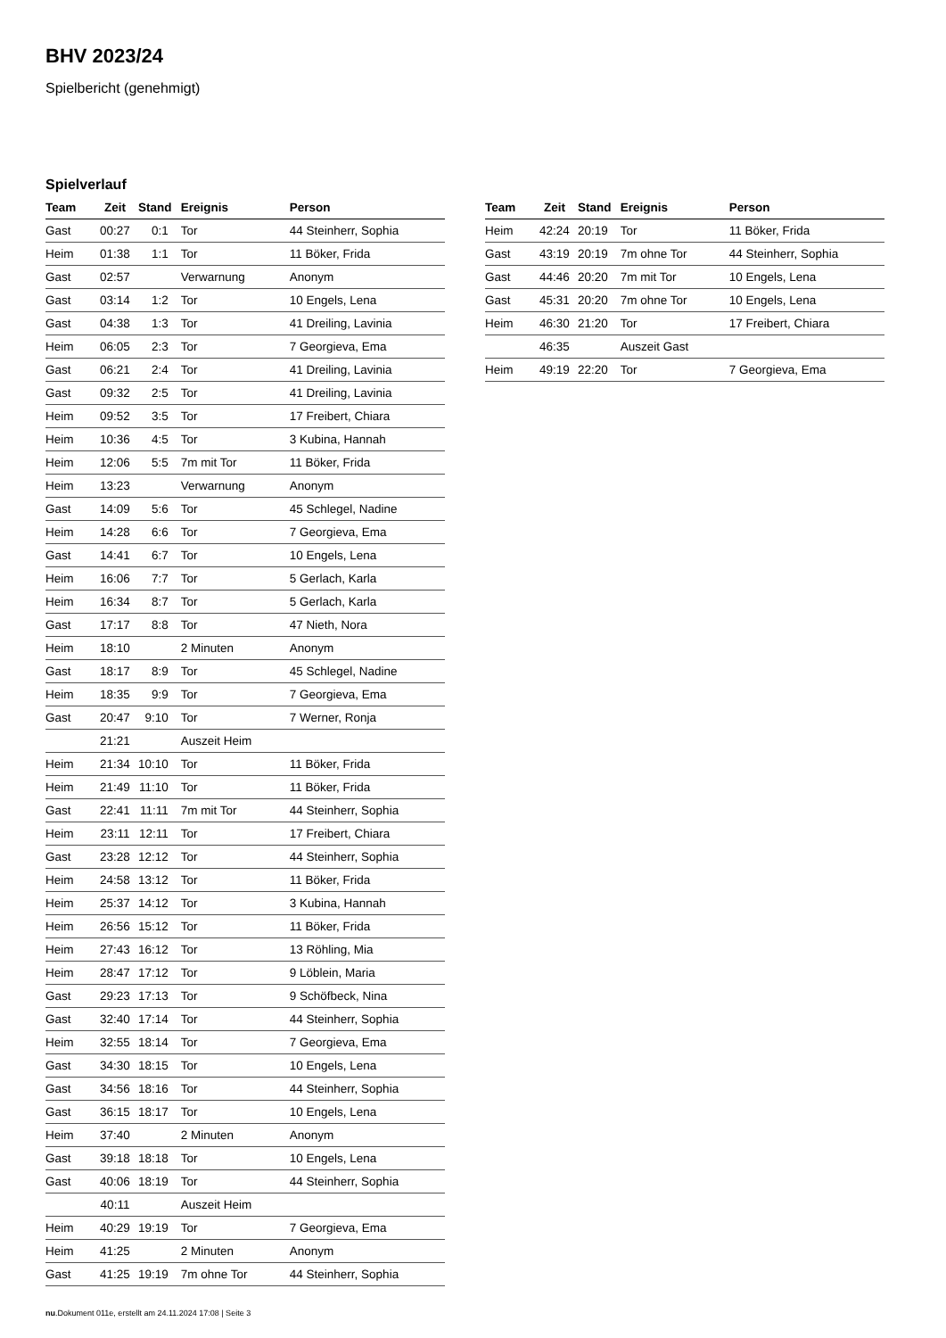BHV 2023/24
Spielbericht (genehmigt)
Spielverlauf
| Team | Zeit | Stand | Ereignis | Person |
| --- | --- | --- | --- | --- |
| Gast | 00:27 | 0:1 | Tor | 44 Steinherr, Sophia |
| Heim | 01:38 | 1:1 | Tor | 11 Böker, Frida |
| Gast | 02:57 | | Verwarnung | Anonym |
| Gast | 03:14 | 1:2 | Tor | 10 Engels, Lena |
| Gast | 04:38 | 1:3 | Tor | 41 Dreiling, Lavinia |
| Heim | 06:05 | 2:3 | Tor | 7 Georgieva, Ema |
| Gast | 06:21 | 2:4 | Tor | 41 Dreiling, Lavinia |
| Gast | 09:32 | 2:5 | Tor | 41 Dreiling, Lavinia |
| Heim | 09:52 | 3:5 | Tor | 17 Freibert, Chiara |
| Heim | 10:36 | 4:5 | Tor | 3 Kubina, Hannah |
| Heim | 12:06 | 5:5 | 7m mit Tor | 11 Böker, Frida |
| Heim | 13:23 | | Verwarnung | Anonym |
| Gast | 14:09 | 5:6 | Tor | 45 Schlegel, Nadine |
| Heim | 14:28 | 6:6 | Tor | 7 Georgieva, Ema |
| Gast | 14:41 | 6:7 | Tor | 10 Engels, Lena |
| Heim | 16:06 | 7:7 | Tor | 5 Gerlach, Karla |
| Heim | 16:34 | 8:7 | Tor | 5 Gerlach, Karla |
| Gast | 17:17 | 8:8 | Tor | 47 Nieth, Nora |
| Heim | 18:10 | | 2 Minuten | Anonym |
| Gast | 18:17 | 8:9 | Tor | 45 Schlegel, Nadine |
| Heim | 18:35 | 9:9 | Tor | 7 Georgieva, Ema |
| Gast | 20:47 | 9:10 | Tor | 7 Werner, Ronja |
| | 21:21 | | Auszeit Heim | |
| Heim | 21:34 | 10:10 | Tor | 11 Böker, Frida |
| Heim | 21:49 | 11:10 | Tor | 11 Böker, Frida |
| Gast | 22:41 | 11:11 | 7m mit Tor | 44 Steinherr, Sophia |
| Heim | 23:11 | 12:11 | Tor | 17 Freibert, Chiara |
| Gast | 23:28 | 12:12 | Tor | 44 Steinherr, Sophia |
| Heim | 24:58 | 13:12 | Tor | 11 Böker, Frida |
| Heim | 25:37 | 14:12 | Tor | 3 Kubina, Hannah |
| Heim | 26:56 | 15:12 | Tor | 11 Böker, Frida |
| Heim | 27:43 | 16:12 | Tor | 13 Röhling, Mia |
| Heim | 28:47 | 17:12 | Tor | 9 Löblein, Maria |
| Gast | 29:23 | 17:13 | Tor | 9 Schöfbeck, Nina |
| Gast | 32:40 | 17:14 | Tor | 44 Steinherr, Sophia |
| Heim | 32:55 | 18:14 | Tor | 7 Georgieva, Ema |
| Gast | 34:30 | 18:15 | Tor | 10 Engels, Lena |
| Gast | 34:56 | 18:16 | Tor | 44 Steinherr, Sophia |
| Gast | 36:15 | 18:17 | Tor | 10 Engels, Lena |
| Heim | 37:40 | | 2 Minuten | Anonym |
| Gast | 39:18 | 18:18 | Tor | 10 Engels, Lena |
| Gast | 40:06 | 18:19 | Tor | 44 Steinherr, Sophia |
| | 40:11 | | Auszeit Heim | |
| Heim | 40:29 | 19:19 | Tor | 7 Georgieva, Ema |
| Heim | 41:25 | | 2 Minuten | Anonym |
| Gast | 41:25 | 19:19 | 7m ohne Tor | 44 Steinherr, Sophia |
| Team | Zeit | Stand | Ereignis | Person |
| --- | --- | --- | --- | --- |
| Heim | 42:24 | 20:19 | Tor | 11 Böker, Frida |
| Gast | 43:19 | 20:19 | 7m ohne Tor | 44 Steinherr, Sophia |
| Gast | 44:46 | 20:20 | 7m mit Tor | 10 Engels, Lena |
| Gast | 45:31 | 20:20 | 7m ohne Tor | 10 Engels, Lena |
| Heim | 46:30 | 21:20 | Tor | 17 Freibert, Chiara |
| | 46:35 | | Auszeit Gast | |
| Heim | 49:19 | 22:20 | Tor | 7 Georgieva, Ema |
nu.Dokument 011e, erstellt am 24.11.2024 17:08 | Seite 3